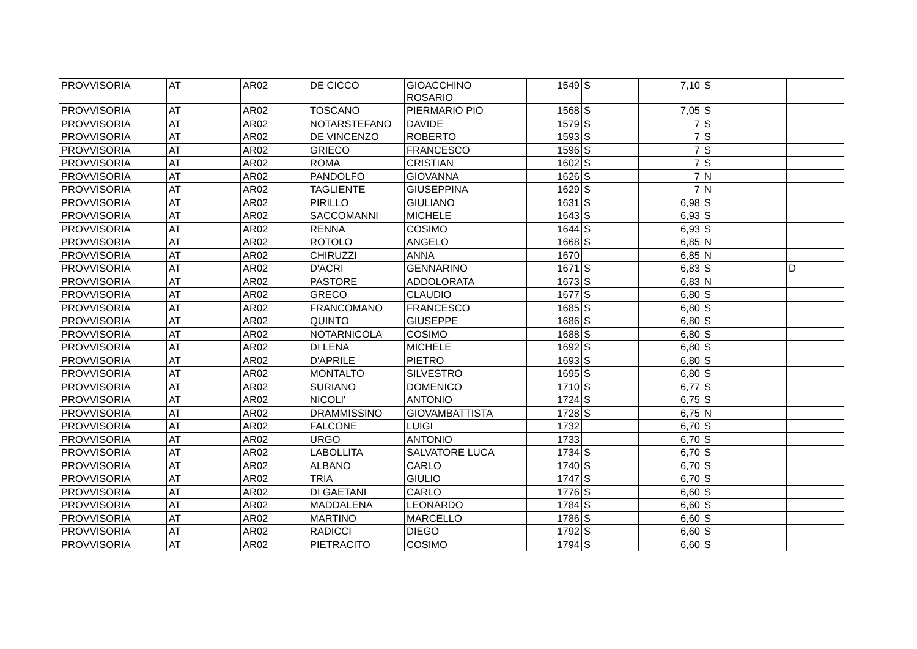| PROVVISORIA | AT | AR02 | DE CICCO | GIOACCHINO ROSARIO | 1549 | S | 7,10 | S | |
| PROVVISORIA | AT | AR02 | TOSCANO | PIERMARIO PIO | 1568 | S | 7,05 | S | |
| PROVVISORIA | AT | AR02 | NOTARSTEFANO | DAVIDE | 1579 | S | 7 | S | |
| PROVVISORIA | AT | AR02 | DE VINCENZO | ROBERTO | 1593 | S | 7 | S | |
| PROVVISORIA | AT | AR02 | GRIECO | FRANCESCO | 1596 | S | 7 | S | |
| PROVVISORIA | AT | AR02 | ROMA | CRISTIAN | 1602 | S | 7 | S | |
| PROVVISORIA | AT | AR02 | PANDOLFO | GIOVANNA | 1626 | S | 7 | N | |
| PROVVISORIA | AT | AR02 | TAGLIENTE | GIUSEPPINA | 1629 | S | 7 | N | |
| PROVVISORIA | AT | AR02 | PIRILLO | GIULIANO | 1631 | S | 6,98 | S | |
| PROVVISORIA | AT | AR02 | SACCOMANNI | MICHELE | 1643 | S | 6,93 | S | |
| PROVVISORIA | AT | AR02 | RENNA | COSIMO | 1644 | S | 6,93 | S | |
| PROVVISORIA | AT | AR02 | ROTOLO | ANGELO | 1668 | S | 6,85 | N | |
| PROVVISORIA | AT | AR02 | CHIRUZZI | ANNA | 1670 | | 6,85 | N | |
| PROVVISORIA | AT | AR02 | D'ACRI | GENNARINO | 1671 | S | 6,83 | S | D |
| PROVVISORIA | AT | AR02 | PASTORE | ADDOLORATA | 1673 | S | 6,83 | N | |
| PROVVISORIA | AT | AR02 | GRECO | CLAUDIO | 1677 | S | 6,80 | S | |
| PROVVISORIA | AT | AR02 | FRANCOMANO | FRANCESCO | 1685 | S | 6,80 | S | |
| PROVVISORIA | AT | AR02 | QUINTO | GIUSEPPE | 1686 | S | 6,80 | S | |
| PROVVISORIA | AT | AR02 | NOTARNICOLA | COSIMO | 1688 | S | 6,80 | S | |
| PROVVISORIA | AT | AR02 | DI LENA | MICHELE | 1692 | S | 6,80 | S | |
| PROVVISORIA | AT | AR02 | D'APRILE | PIETRO | 1693 | S | 6,80 | S | |
| PROVVISORIA | AT | AR02 | MONTALTO | SILVESTRO | 1695 | S | 6,80 | S | |
| PROVVISORIA | AT | AR02 | SURIANO | DOMENICO | 1710 | S | 6,77 | S | |
| PROVVISORIA | AT | AR02 | NICOLI' | ANTONIO | 1724 | S | 6,75 | S | |
| PROVVISORIA | AT | AR02 | DRAMMISSINO | GIOVAMBATTISTA | 1728 | S | 6,75 | N | |
| PROVVISORIA | AT | AR02 | FALCONE | LUIGI | 1732 | | 6,70 | S | |
| PROVVISORIA | AT | AR02 | URGO | ANTONIO | 1733 | | 6,70 | S | |
| PROVVISORIA | AT | AR02 | LABOLLITA | SALVATORE LUCA | 1734 | S | 6,70 | S | |
| PROVVISORIA | AT | AR02 | ALBANO | CARLO | 1740 | S | 6,70 | S | |
| PROVVISORIA | AT | AR02 | TRIA | GIULIO | 1747 | S | 6,70 | S | |
| PROVVISORIA | AT | AR02 | DI GAETANI | CARLO | 1776 | S | 6,60 | S | |
| PROVVISORIA | AT | AR02 | MADDALENA | LEONARDO | 1784 | S | 6,60 | S | |
| PROVVISORIA | AT | AR02 | MARTINO | MARCELLO | 1786 | S | 6,60 | S | |
| PROVVISORIA | AT | AR02 | RADICCI | DIEGO | 1792 | S | 6,60 | S | |
| PROVVISORIA | AT | AR02 | PIETRACITO | COSIMO | 1794 | S | 6,60 | S | |